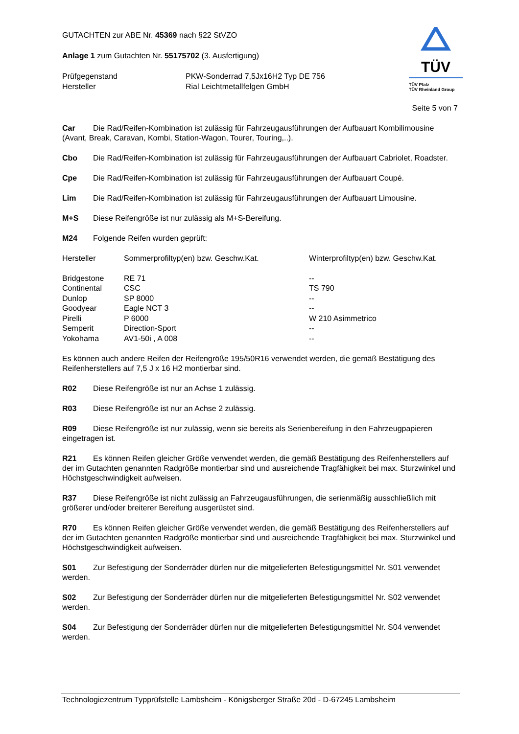GUTACHTEN zur ABE Nr. 45369 nach §22 StVZO
Anlage 1 zum Gutachten Nr. 55175702 (3. Ausfertigung)
| Prüfgegenstand Hersteller | PKW-Sonderrad 7,5Jx16H2 Typ DE 756 Rial Leichtmetallfelgen GmbH |
TÜV
TÜV Pfalz
TÜV Rheinland Group
Seite 5 von 7
Car Die Rad/Reifen-Kombination ist zulässig für Fahrzeugausführungen der Aufbauart Kombilimousine (Avant, Break, Caravan, Kombi, Station-Wagon, Tourer, Touring,..).
Cbo Die Rad/Reifen-Kombination ist zulässig für Fahrzeugausführungen der Aufbauart Cabriolet, Roadster.
Cpe Die Rad/Reifen-Kombination ist zulässig für Fahrzeugausführungen der Aufbauart Coupé.
Lim Die Rad/Reifen-Kombination ist zulässig für Fahrzeugausführungen der Aufbauart Limousine.
M+S Diese Reifengröße ist nur zulässig als M+S-Bereifung.
M24 Folgende Reifen wurden geprüft:
| Hersteller | Sommerprofiltyp(en) bzw. Geschw.Kat. | Winterprofiltyp(en) bzw. Geschw.Kat. |
| --- | --- | --- |
| Bridgestone | RE 71 | -- |
| Continental | CSC | TS 790 |
| Dunlop | SP 8000 | -- |
| Goodyear | Eagle NCT 3 | -- |
| Pirelli | P 6000 | W 210 Asimmetrico |
| Semperit | Direction-Sport | -- |
| Yokohama | AV1-50i , A 008 | -- |
Es können auch andere Reifen der Reifengröße 195/50R16 verwendet werden, die gemäß Bestätigung des Reifenherstellers auf 7,5 J x 16 H2 montierbar sind.
R02 Diese Reifengröße ist nur an Achse 1 zulässig.
R03 Diese Reifengröße ist nur an Achse 2 zulässig.
R09 Diese Reifengröße ist nur zulässig, wenn sie bereits als Serienbereifung in den Fahrzeugpapieren eingetragen ist.
R21 Es können Reifen gleicher Größe verwendet werden, die gemäß Bestätigung des Reifenherstellers auf der im Gutachten genannten Radgröße montierbar sind und ausreichende Tragfähigkeit bei max. Sturzwinkel und Höchstgeschwindigkeit aufweisen.
R37 Diese Reifengröße ist nicht zulässig an Fahrzeugausführungen, die serienmäßig ausschließlich mit größerer und/oder breiterer Bereifung ausgerüstet sind.
R70 Es können Reifen gleicher Größe verwendet werden, die gemäß Bestätigung des Reifenherstellers auf der im Gutachten genannten Radgröße montierbar sind und ausreichende Tragfähigkeit bei max. Sturzwinkel und Höchstgeschwindigkeit aufweisen.
S01 Zur Befestigung der Sonderräder dürfen nur die mitgelieferten Befestigungsmittel Nr. S01 verwendet werden.
S02 Zur Befestigung der Sonderräder dürfen nur die mitgelieferten Befestigungsmittel Nr. S02 verwendet werden.
S04 Zur Befestigung der Sonderräder dürfen nur die mitgelieferten Befestigungsmittel Nr. S04 verwendet werden.
Technologiezentrum Typprüfstelle Lambsheim - Königsberger Straße 20d - D-67245 Lambsheim